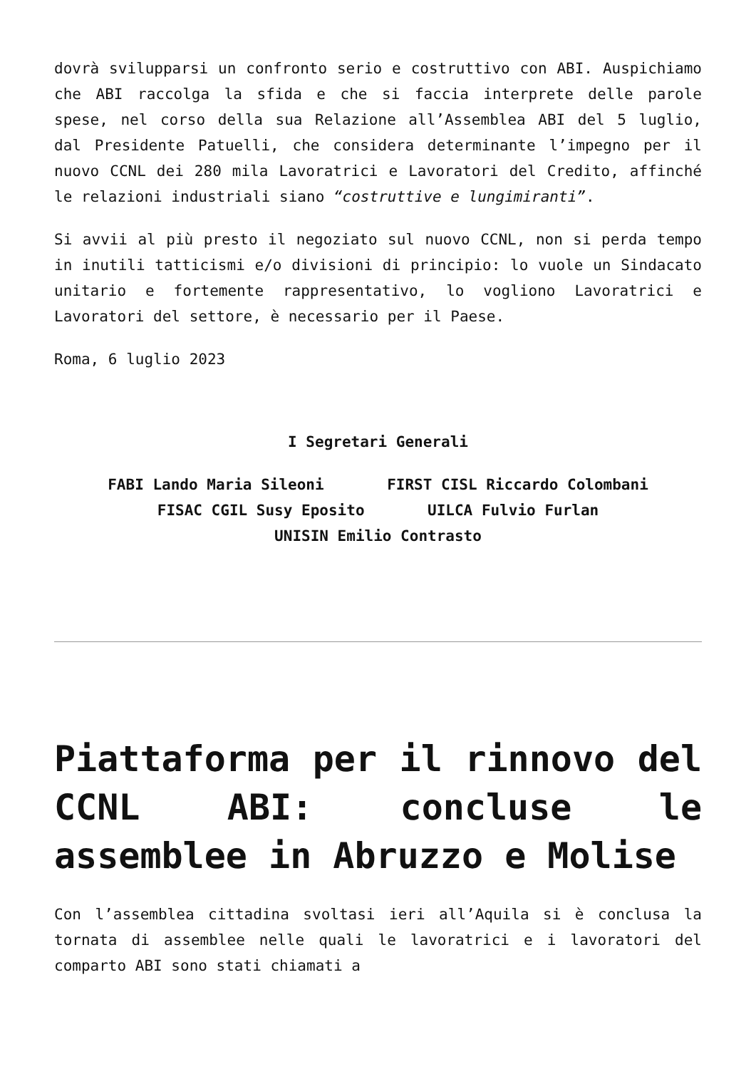dovrà svilupparsi un confronto serio e costruttivo con ABI. Auspichiamo che ABI raccolga la sfida e che si faccia interprete delle parole spese, nel corso della sua Relazione all’Assemblea ABI del 5 luglio, dal Presidente Patuelli, che considera determinante l’impegno per il nuovo CCNL dei 280 mila Lavoratrici e Lavoratori del Credito, affinché le relazioni industriali siano “costruttive e lungimiranti”.
Si avvii al più presto il negoziato sul nuovo CCNL, non si perda tempo in inutili tatticismi e/o divisioni di principio: lo vuole un Sindacato unitario e fortemente rappresentativo, lo vogliono Lavoratrici e Lavoratori del settore, è necessario per il Paese.
Roma, 6 luglio 2023
I Segretari Generali
FABI Lando Maria Sileoni FIRST CISL Riccardo Colombani
FISAC CGIL Susy Eposito UILCA Fulvio Furlan
UNISIN Emilio Contrasto
Piattaforma per il rinnovo del CCNL ABI: concluse le assemblee in Abruzzo e Molise
Con l’assemblea cittadina svoltasi ieri all’Aquila si è conclusa la tornata di assemblee nelle quali le lavoratrici e i lavoratori del comparto ABI sono stati chiamati a